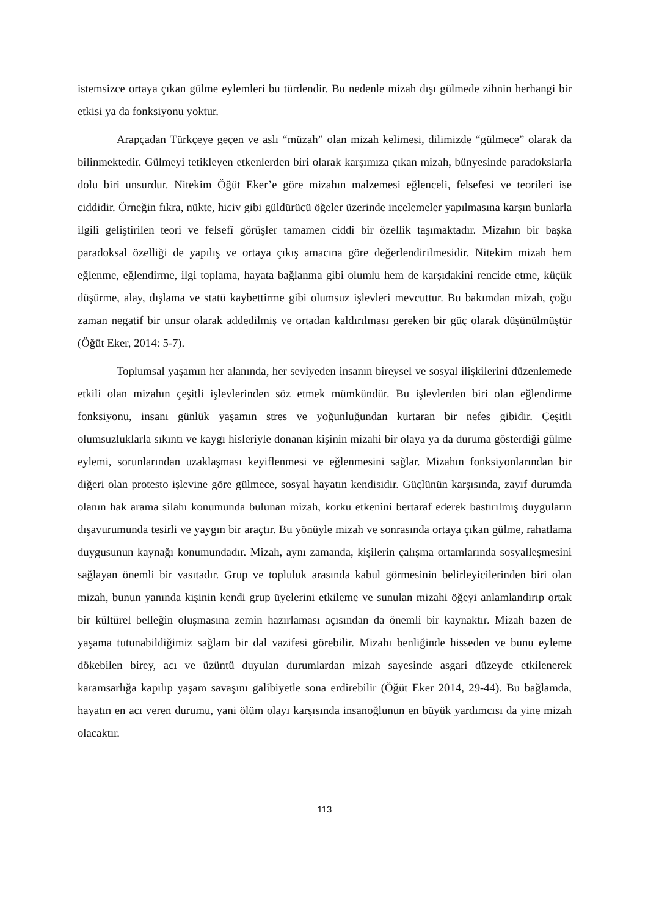istemsizce ortaya çıkan gülme eylemleri bu türdendir. Bu nedenle mizah dışı gülmede zihnin herhangi bir etkisi ya da fonksiyonu yoktur.
Arapçadan Türkçeye geçen ve aslı “müzah” olan mizah kelimesi, dilimizde “gülmece” olarak da bilinmektedir. Gülmeyi tetikleyen etkenlerden biri olarak karşımıza çıkan mizah, bünyesinde paradokslarla dolu biri unsurdur. Nitekim Öğüt Eker’e göre mizahın malzemesi eğlenceli, felsefesi ve teorileri ise ciddidir. Örneğin fıkra, nükte, hiciv gibi güldürücü öğeler üzerinde incelemeler yapılmasına karşın bunlarla ilgili geliştirilen teori ve felsefî görüşler tamamen ciddi bir özellik taşımaktadır. Mizahın bir başka paradoksal özelliği de yapılış ve ortaya çıkış amacına göre değerlendirilmesidir. Nitekim mizah hem eğlenme, eğlendirme, ilgi toplama, hayata bağlanma gibi olumlu hem de karşıdakini rencide etme, küçük düşürme, alay, dışlama ve statü kaybettirme gibi olumsuz işlevleri mevcuttur. Bu bakımdan mizah, çoğu zaman negatif bir unsur olarak addedilmiş ve ortadan kaldırılması gereken bir güç olarak düşünülmüştür (Öğüt Eker, 2014: 5-7).
Toplumsal yaşamın her alanında, her seviyeden insanın bireysel ve sosyal ilişkilerini düzenlemede etkili olan mizahın çeşitli işlevlerinden söz etmek mümkündür. Bu işlevlerden biri olan eğlendirme fonksiyonu, insanı günlük yaşamın stres ve yoğunluğundan kurtaran bir nefes gibidir. Çeşitli olumsuzluklarla sıkıntı ve kaygı hisleriyle donanan kişinin mizahi bir olaya ya da duruma gösterdiği gülme eylemi, sorunlarından uzaklaşması keyiflenmesi ve eğlenmesini sağlar. Mizahın fonksiyonlarından bir diğeri olan protesto işlevine göre gülmece, sosyal hayatın kendisidir. Güçlünün karşısında, zayıf durumda olanın hak arama silahı konumunda bulunan mizah, korku etkenini bertaraf ederek bastırılmış duyguların dışavurumunda tesirli ve yaygın bir araçtır. Bu yönüyle mizah ve sonrasında ortaya çıkan gülme, rahatlama duygusunun kaynağı konumundadır. Mizah, aynı zamanda, kişilerin çalışma ortamlarında sosyalleşmesini sağlayan önemli bir vasıtadır. Grup ve topluluk arasında kabul görmesinin belirleyicilerinden biri olan mizah, bunun yanında kişinin kendi grup üyelerini etkileme ve sunulan mizahi öğeyi anlamlandırıp ortak bir kültürel belleğin oluşmasına zemin hazırlaması açısından da önemli bir kaynaktır. Mizah bazen de yaşama tutunabildiğimiz sağlam bir dal vazifesi görebilir. Mizahı benliğinde hisseden ve bunu eyleme dökebilen birey, acı ve üzüntü duyulan durumlardan mizah sayesinde asgari düzeyde etkilenerek karamsarlığa kapılıp yaşam savaşını galibiyetle sona erdirebilir (Öğüt Eker 2014, 29-44). Bu bağlamda, hayatın en acı veren durumu, yani ölüm olayı karşısında insanoğlunun en büyük yardımcısı da yine mizah olacaktır.
113